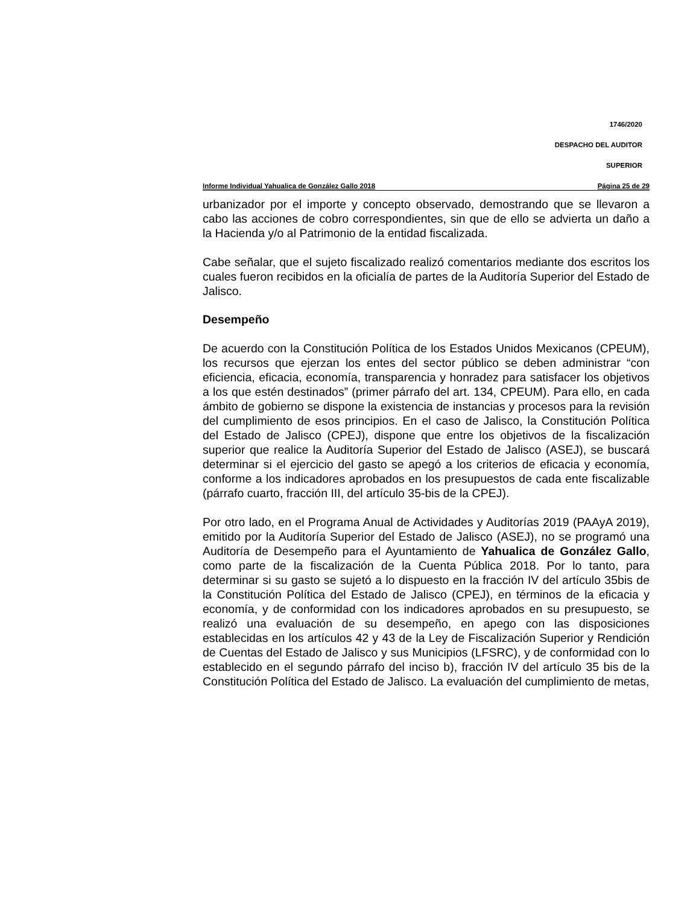1746/2020
DESPACHO DEL AUDITOR
SUPERIOR
Informe Individual Yahualica de González Gallo 2018 Página 25 de 29
urbanizador por el importe y concepto observado, demostrando que se llevaron a cabo las acciones de cobro correspondientes, sin que de ello se advierta un daño a la Hacienda y/o al Patrimonio de la entidad fiscalizada.
Cabe señalar, que el sujeto fiscalizado realizó comentarios mediante dos escritos los cuales fueron recibidos en la oficialía de partes de la Auditoría Superior del Estado de Jalisco.
Desempeño
De acuerdo con la Constitución Política de los Estados Unidos Mexicanos (CPEUM), los recursos que ejerzan los entes del sector público se deben administrar “con eficiencia, eficacia, economía, transparencia y honradez para satisfacer los objetivos a los que estén destinados” (primer párrafo del art. 134, CPEUM). Para ello, en cada ámbito de gobierno se dispone la existencia de instancias y procesos para la revisión del cumplimiento de esos principios. En el caso de Jalisco, la Constitución Política del Estado de Jalisco (CPEJ), dispone que entre los objetivos de la fiscalización superior que realice la Auditoría Superior del Estado de Jalisco (ASEJ), se buscará determinar si el ejercicio del gasto se apegó a los criterios de eficacia y economía, conforme a los indicadores aprobados en los presupuestos de cada ente fiscalizable (párrafo cuarto, fracción III, del artículo 35-bis de la CPEJ).
Por otro lado, en el Programa Anual de Actividades y Auditorías 2019 (PAAyA 2019), emitido por la Auditoría Superior del Estado de Jalisco (ASEJ), no se programó una Auditoría de Desempeño para el Ayuntamiento de Yahualica de González Gallo, como parte de la fiscalización de la Cuenta Pública 2018. Por lo tanto, para determinar si su gasto se sujetó a lo dispuesto en la fracción IV del artículo 35bis de la Constitución Política del Estado de Jalisco (CPEJ), en términos de la eficacia y economía, y de conformidad con los indicadores aprobados en su presupuesto, se realizó una evaluación de su desempeño, en apego con las disposiciones establecidas en los artículos 42 y 43 de la Ley de Fiscalización Superior y Rendición de Cuentas del Estado de Jalisco y sus Municipios (LFSRC), y de conformidad con lo establecido en el segundo párrafo del inciso b), fracción IV del artículo 35 bis de la Constitución Política del Estado de Jalisco. La evaluación del cumplimiento de metas,